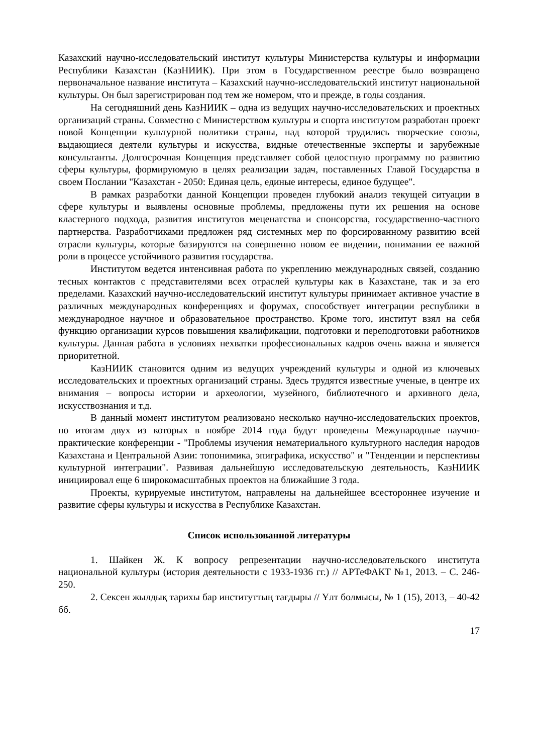Казахский научно-исследовательский институт культуры Министерства культуры и информации Республики Казахстан (КазНИИК). При этом в Государственном реестре было возвращено первоначальное название института – Казахский научно-исследовательский институт национальной культуры. Он был зарегистрирован под тем же номером, что и прежде, в годы создания.
На сегодняшний день КазНИИК – одна из ведущих научно-исследовательских и проектных организаций страны. Совместно с Министерством культуры и спорта институтом разработан проект новой Концепции культурной политики страны, над которой трудились творческие союзы, выдающиеся деятели культуры и искусства, видные отечественные эксперты и зарубежные консультанты. Долгосрочная Концепция представляет собой целостную программу по развитию сферы культуры, формируюмую в целях реализации задач, поставленных Главой Государства в своем Послании "Казахстан - 2050: Единая цель, единые интересы, единое будущее".
В рамках разработки данной Концепции проведен глубокий анализ текущей ситуации в сфере культуры и выявлены основные проблемы, предложены пути их решения на основе кластерного подхода, развития институтов меценатства и спонсорства, государственно-частного партнерства. Разработчиками предложен ряд системных мер по форсированному развитию всей отрасли культуры, которые базируются на совершенно новом ее видении, понимании ее важной роли в процессе устойчивого развития государства.
Институтом ведется интенсивная работа по укреплению международных связей, созданию тесных контактов с представителями всех отраслей культуры как в Казахстане, так и за его пределами. Казахский научно-исследовательский институт культуры принимает активное участие в различных международных конференциях и форумах, способствует интеграции республики в международное научное и образовательное пространство. Кроме того, институт взял на себя функцию организации курсов повышения квалификации, подготовки и переподготовки работников культуры. Данная работа в условиях нехватки профессиональных кадров очень важна и является приоритетной.
КазНИИК становится одним из ведущих учреждений культуры и одной из ключевых исследовательских и проектных организаций страны. Здесь трудятся известные ученые, в центре их внимания – вопросы истории и археологии, музейного, библиотечного и архивного дела, искусствознания и т.д.
В данный момент институтом реализовано несколько научно-исследовательских проектов, по итогам двух из которых в ноябре 2014 года будут проведены Межународные научно-практические конференции - "Проблемы изучения нематериального культурного наследия народов Казахстана и Центральной Азии: топонимика, эпиграфика, искусство" и "Тенденции и перспективы культурной интеграции". Развивая дальнейшую исследовательскую деятельность, КазНИИК инициировал еще 6 широкомасштабных проектов на ближайшие 3 года.
Проекты, курируемые институтом, направлены на дальнейшее всестороннее изучение и развитие сферы культуры и искусства в Республике Казахстан.
Список использованной литературы
1. Шайкен Ж. К вопросу репрезентации научно-исследовательского института национальной культуры (история деятельности с 1933-1936 гг.) // АРТеФАКТ №1, 2013. – С. 246-250.
2. Сексен жылдық тарихы бар институттың тағдыры // Ұлт болмысы, № 1 (15), 2013, – 40-42 бб.
17